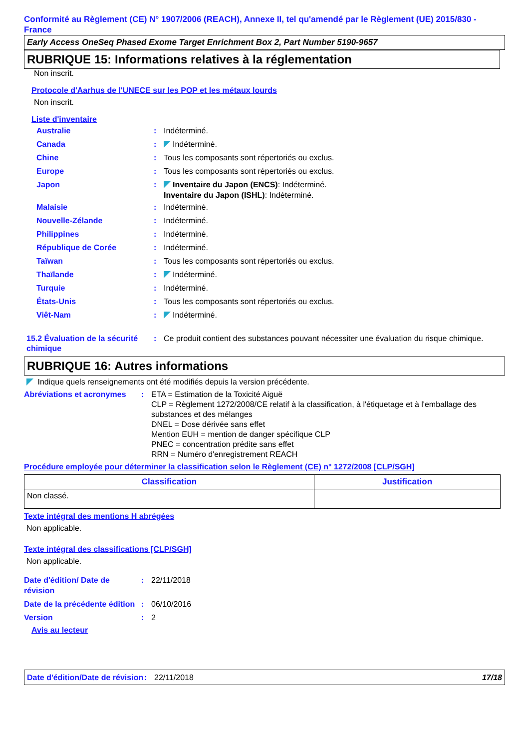Conformité au Règlement (CE) N° 1907/2006 (REACH), Annexe II, tel qu'amendé par le Règlement (UE) 2015/830 - France
Early Access OneSeq Phased Exome Target Enrichment Box 2, Part Number 5190-9657
RUBRIQUE 15: Informations relatives à la réglementation
Non inscrit.
Protocole d'Aarhus de l'UNECE sur les POP et les métaux lourds
Non inscrit.
Liste d'inventaire
Australie : Indéterminé.
Canada : Indéterminé.
Chine : Tous les composants sont répertoriés ou exclus.
Europe : Tous les composants sont répertoriés ou exclus.
Japon :
Inventaire du Japon (ENCS): Indéterminé.
Inventaire du Japon (ISHL): Indéterminé.
Malaisie : Indéterminé.
Nouvelle-Zélande : Indéterminé.
Philippines : Indéterminé.
République de Corée : Indéterminé.
Taïwan : Tous les composants sont répertoriés ou exclus.
Thaïlande : Indéterminé.
Turquie : Indéterminé.
États-Unis : Tous les composants sont répertoriés ou exclus.
Viêt-Nam : Indéterminé.
15.2 Évaluation de la sécurité chimique
: Ce produit contient des substances pouvant nécessiter une évaluation du risque chimique.
RUBRIQUE 16: Autres informations
Indique quels renseignements ont été modifiés depuis la version précédente.
Abréviations et acronymes
: ETA = Estimation de la Toxicité Aiguë
CLP = Règlement 1272/2008/CE relatif à la classification, à l'étiquetage et à l'emballage des substances et des mélanges
DNEL = Dose dérivée sans effet
Mention EUH = mention de danger spécifique CLP
PNEC = concentration prédite sans effet
RRN = Numéro d'enregistrement REACH
Procédure employée pour déterminer la classification selon le Règlement (CE) n° 1272/2008 [CLP/SGH]
| Classification | Justification |
| --- | --- |
| Non classé. | |
Texte intégral des mentions H abrégées
Non applicable.
Texte intégral des classifications [CLP/SGH]
Non applicable.
Date d'édition/ Date de révision
: 22/11/2018
Date de la précédente édition
: 06/10/2016
Version : 2
Avis au lecteur
Date d'édition/Date de révision
: 22/11/2018 17/18